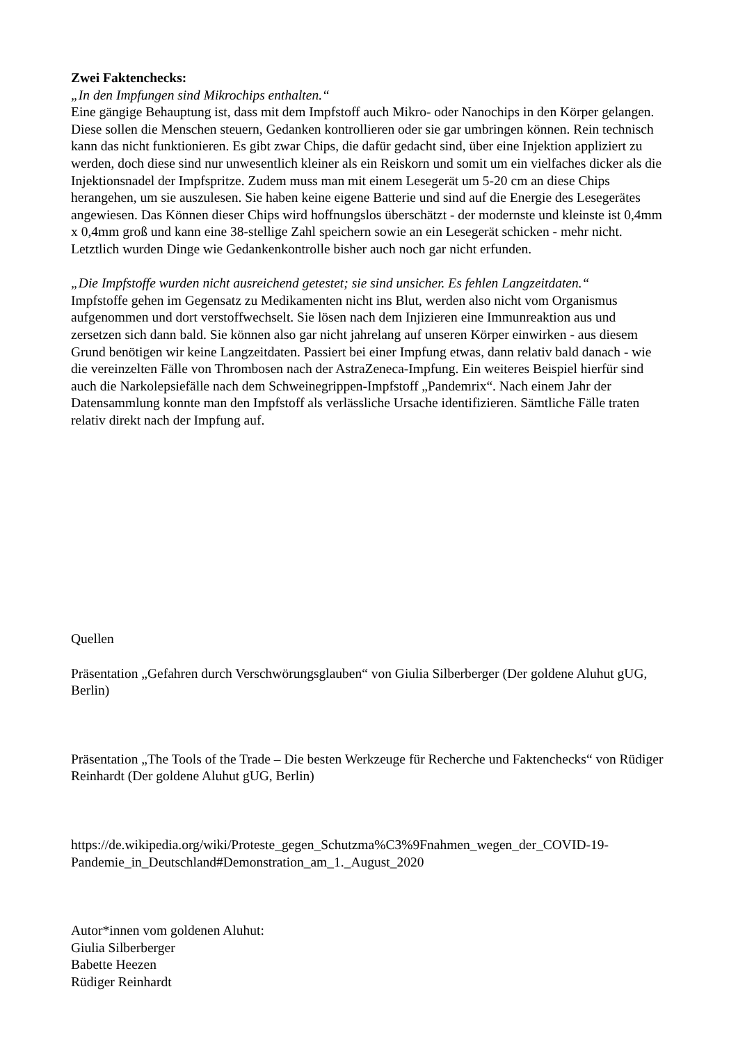Zwei Faktenchecks:
„In den Impfungen sind Mikrochips enthalten.“
Eine gängige Behauptung ist, dass mit dem Impfstoff auch Mikro- oder Nanochips in den Körper gelangen. Diese sollen die Menschen steuern, Gedanken kontrollieren oder sie gar umbringen können. Rein technisch kann das nicht funktionieren. Es gibt zwar Chips, die dafür gedacht sind, über eine Injektion appliziert zu werden, doch diese sind nur unwesentlich kleiner als ein Reiskorn und somit um ein vielfaches dicker als die Injektionsnadel der Impfspritze. Zudem muss man mit einem Lesegerät um 5-20 cm an diese Chips herangehen, um sie auszulesen. Sie haben keine eigene Batterie und sind auf die Energie des Lesegerätes angewiesen. Das Können dieser Chips wird hoffnungslos überschätzt - der modernste und kleinste ist 0,4mm x 0,4mm groß und kann eine 38-stellige Zahl speichern sowie an ein Lesegerät schicken - mehr nicht. Letztlich wurden Dinge wie Gedankenkontrolle bisher auch noch gar nicht erfunden.
„Die Impfstoffe wurden nicht ausreichend getestet; sie sind unsicher. Es fehlen Langzeitdaten.“
Impfstoffe gehen im Gegensatz zu Medikamenten nicht ins Blut, werden also nicht vom Organismus aufgenommen und dort verstoffwechselt. Sie lösen nach dem Injizieren eine Immunreaktion aus und zersetzen sich dann bald. Sie können also gar nicht jahrelang auf unseren Körper einwirken - aus diesem Grund benötigen wir keine Langzeitdaten. Passiert bei einer Impfung etwas, dann relativ bald danach - wie die vereinzelten Fälle von Thrombosen nach der AstraZeneca-Impfung. Ein weiteres Beispiel hierfür sind auch die Narkolepsiefälle nach dem Schweinegrippen-Impfstoff „Pandemrix“. Nach einem Jahr der Datensammlung konnte man den Impfstoff als verlässliche Ursache identifizieren. Sämtliche Fälle traten relativ direkt nach der Impfung auf.
Quellen
Präsentation „Gefahren durch Verschwörungsglauben“ von Giulia Silberberger (Der goldene Aluhut gUG, Berlin)
Präsentation „The Tools of the Trade – Die besten Werkzeuge für Recherche und Faktenchecks“ von Rüdiger Reinhardt (Der goldene Aluhut gUG, Berlin)
https://de.wikipedia.org/wiki/Proteste_gegen_Schutzma%C3%9Fnahmen_wegen_der_COVID-19-Pandemie_in_Deutschland#Demonstration_am_1._August_2020
Autor*innen vom goldenen Aluhut:
Giulia Silberberger
Babette Heezen
Rüdiger Reinhardt